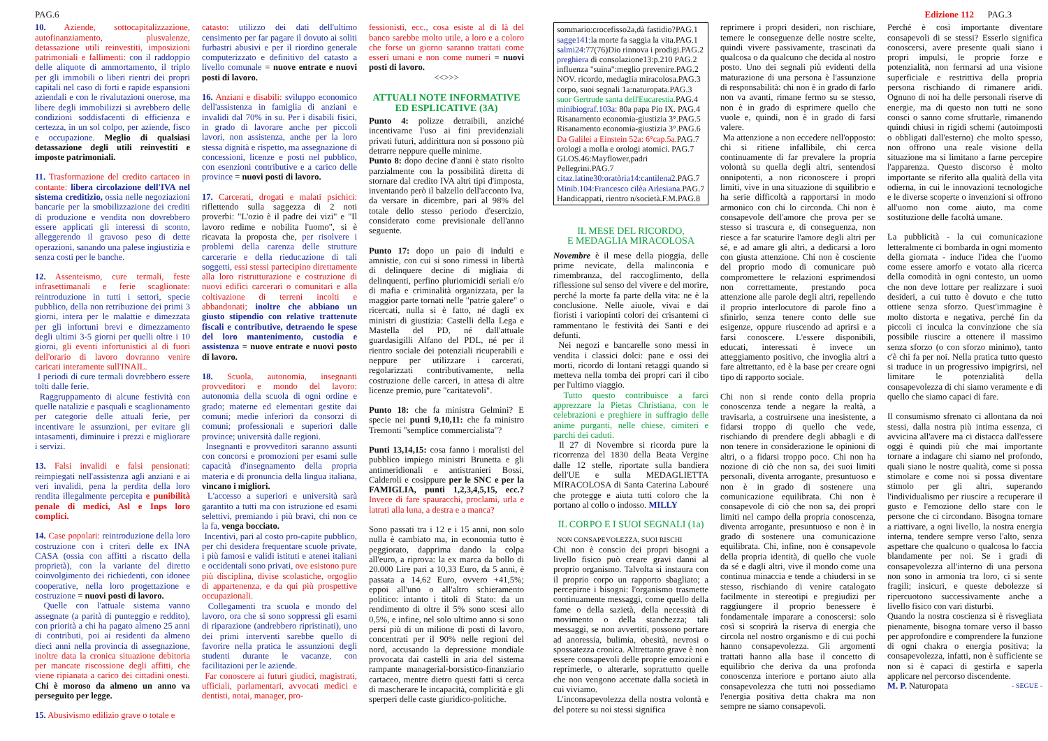PAG.6 Edizione 112 PAG.3
10. Aziende, sottocapitalizzazione, autofinanziamento, plusvalenze, detassazione utili reinvestiti, imposizioni patrimoniali e fallimenti: con il raddoppio delle aliquote di ammortamento, il triplo per gli immobili o liberi rientri dei propri capitali nel caso di forti e rapide espansioni aziendali e con le rivalutazioni onerose, ma libere degli immobilizzi si avrebbero delle condizioni soddisfacenti di efficienza e certezza, in un sol colpo, per aziende, fisco e occupazione. Meglio di qualsiasi detassazione degli utili reinvestiti e imposte patrimoniali.
11. Trasformazione del credito cartaceo in contante: libera circolazione dell'IVA nel sistema creditizio, ossia nelle negoziazioni bancarie per la smobilizzazione dei crediti di produzione e vendita non dovrebbero essere applicati gli interessi di sconto, alleggerendo il gravoso peso di dette operazioni, sanando una palese ingiustizia e senza costi per le banche.
12. Assenteismo, cure termali, feste infrasettimanali e ferie scaglionate: reintroduzione in tutti i settori, specie pubblico, della non retribuzione dei primi 3 giorni, intera per le malattie e dimezzata per gli infortuni brevi e dimezzamento degli ultimi 3-5 giorni per quelli oltre i 10 giorni, gli eventi infortunistici al di fuori dell'orario di lavoro dovranno venire caricati interamente sull'INAIL.
I periodi di cure termali dovrebbero essere tolti dalle ferie.
Raggruppamento di alcune festività con quelle natalizie e pasquali e scaglionamento per categorie delle attuali ferie, per incentivare le assunzioni, per evitare gli intasamenti, diminuire i prezzi e migliorare i servizi.
13. Falsi invalidi e falsi pensionati: reimpiegati nell'assistenza agli anziani e ai veri invalidi, pena la perdita della loro rendita illegalmente percepita e punibilità penale di medici, Asl e Inps loro complici.
14. Case popolari: reintroduzione della loro costruzione con i criteri delle ex INA CASA (ossia con affitti a riscatto della proprietà), con la variante del diretto coinvolgimento dei richiedenti, con idonee cooperative, nella loro progettazione e costruzione = nuovi posti di lavoro.
Quelle con l'attuale sistema vanno assegnate (a parità di punteggio e reddito), con priorità a chi ha pagato almeno 25 anni di contributi, poi ai residenti da almeno dieci anni nella provincia di assegnazione, inoltre data la cronica situazione debitoria per mancate riscossione degli affitti, che viene ripianata a carico dei cittadini onesti. Chi è moroso da almeno un anno va perseguito per legge.
15. Abusivismo edilizio grave o totale e
catasto: utilizzo dei dati dell'ultimo censimento per far pagare il dovuto ai soliti furbastri abusivi e per il riordino generale computerizzato e definitivo del catasto a livello comunale = nuove entrate e nuovi posti di lavoro.
16. Anziani e disabili: sviluppo economico dell'assistenza in famiglia di anziani e invalidi dal 70% in su. Per i disabili fisici, in grado di lavorare anche per piccoli lavori, non assistenza, anche per la loro stessa dignità e rispetto, ma assegnazione di concessioni, licenze e posti nel pubblico, con esenzioni contributive e a carico delle province = nuovi posti di lavoro.
17. Carcerati, drogati e malati psichici: riflettendo sulla saggezza di 2 noti proverbi: "L'ozio è il padre dei vizi" e "Il lavoro redime e nobilita l'uomo", si è ricavata la proposta che, per risolvere i problemi della carenza delle strutture carcerarie e della rieducazione di tali soggetti, essi stessi partecipino direttamente alla loro ristrutturazione e costruzione di nuovi edifici carcerari o comunitari e alla coltivazione di terreni incolti e abbandonati; inoltre che abbiano un giusto stipendio con relative trattenute fiscali e contributive, detraendo le spese del loro mantenimento, custodia e assistenza = nuove entrate e nuovi posto di lavoro.
18. Scuola, autonomia, insegnanti provveditori e mondo del lavoro: autonomia della scuola di ogni ordine e grado; materne ed elementari gestite dai comuni; medie inferiori da consorzi di comuni; professionali e superiori dalle province; università dalle regioni.
Insegnanti e provveditori saranno assunti con concorsi e promozioni per esami sulle capacità d'insegnamento della propria materia e di pronuncia della lingua italiana, vincano i migliori.
L'accesso a superiori e università sarà garantito a tutti ma con istruzione ed esami selettivi, premiando i più bravi, chi non ce la fa, venga bocciato.
Incentivi, pari al costo pro-capite pubblico, per chi desidera frequentare scuole private, i più famosi e validi istituti e atenei italiani e occidentali sono privati, ove esistono pure più disciplina, divise scolastiche, orgoglio di appartenenza, e da qui più prospettive occupazionali.
Collegamenti tra scuola e mondo del lavoro, ora che si sono soppressi gli esami di riparazione (andrebbero ripristinati), uno dei primi interventi sarebbe quello di favorire nella pratica le assunzioni degli studenti durante le vacanze, con facilitazioni per le aziende.
Far conoscere ai futuri giudici, magistrati, ufficiali, parlamentari, avvocati medici e dentisti, notai, manager, pro-
fessionisti, ecc., cosa esiste al di là del banco sarebbe molto utile, a loro e a coloro che forse un giorno saranno trattati come esseri umani e non come numeri = nuovi posti di lavoro.
<<>>>
ATTUALI NOTE INFORMATIVE ED ESPLICATIVE (3A)
Punto 4: polizze detraibili, anziché incentivarne l'uso ai fini previdenziali privati futuri, addirittura non si possono più detrarre neppure quelle minime.
Punto 8: dopo decine d'anni è stato risolto parzialmente con la possibilità diretta di stornare dal credito IVA altri tipi d'imposta, inventando però il balzello dell'acconto Iva, da versare in dicembre, pari al 98% del totale dello stesso periodo d'esercizio, considerato come previsionale dell'anno seguente.
Punto 17: dopo un paio di indulti e amnistie, con cui si sono rimessi in libertà di delinquere decine di migliaia di delinquenti, perfino pluriomicidi seriali e/o di mafia e criminalità organizzata, per la maggior parte tornati nelle "patrie galere" o ricercati, nulla si è fatto, né dagli ex ministri di giustizia: Castelli della Lega e Mastella del PD, né dall'attuale guardasigilli Alfano del PDL, né per il rientro sociale dei potenziali ricuperabili e neppure per utilizzare i carcerati, regolarizzati contributivamente, nella costruzione delle carceri, in attesa di altre licenze premio, pure "caritatevoli".
Punto 18: che fa ministra Gelmini? E specie nei punti 9,10,11: che fa ministro Tremonti "semplice commercialista"?
Punti 13,14,15: cosa fanno i moralisti del pubblico impiego ministri Brunetta e gli antimeridionali e antistranieri Bossi, Calderoli e cosippure per le SNC e per la FAMIGLIA, punti 1,2,3,4,5,15, ecc.? Invece di fare spauracchi, proclami, urla e latrati alla luna, a destra e a manca?
Sono passati tra i 12 e i 15 anni, non solo nulla è cambiato ma, in economia tutto è peggiorato, dapprima dando la colpa all'euro, a riprova: la ex marca da bollo di 20.000 Lire pari a 10,33 Euro, da 5 anni, è passata a 14,62 Euro, ovvero +41,5%; eppoi all'uno o all'altro schieramento politico: intanto i titoli di Stato: da un rendimento di oltre il 5% sono scesi allo 0,5%, e infine, nel solo ultimo anno si sono persi più di un milione di posti di lavoro, concentrati per il 90% nelle regioni del nord, accusando la depressione mondiale provocata dai castelli in aria del sistema rampante managerial-borsistico-finanziario cartaceo, mentre dietro questi fatti si cerca di mascherare le incapacità, complicità e gli sperperi delle caste giuridico-politiche.
sommario:crocefisso2a,dà fastidio?PAG.1
sagge141: la morte fa saggia la vita.PAG.1
salmi24: 77(76)Dio rinnova i prodigi.PAG.2
preghiera di consolazione13:p.210 PAG.2
influenza "suina":meglio prevenire.PAG.2
NOV. ricordo, medaglia miracolosa.PAG.3
corpo, suoi segnali 1a:naturopata.PAG.3
suor Gertrude santa dell'Eucarestia. PAG.4
minibiograf.103a: 80a papa Pio IX. PAG.4
Risanamento economia-giustizia 3°.PAG.5
Risanamento economia-giustizia 3°.PAG.6
Da Galilei a Einstein 52a: 6°cap.5a. PAG.7
orologi a molla e orologi atomici. PAG.7
GLOS.46:Mayflower,padri Pellegrini.PAG.7
citaz.latine30:oratòria14:cantilena2. PAG.7
Minib.104:Francesco cilèa Arlesiana. PAG.7
Handicappati, rientro n/società.F.M.PAG.8
IL MESE DEL RICORDO,
E MEDAGLIA MIRACOLOSA
Novembre è il mese della pioggia, delle prime nevicate, della malinconia e rimembranza, del raccoglimento, della riflessione sul senso del vivere e del morire, perché la morte fa parte della vita: ne è la conclusione. Nelle aiuole, vivai e dai fioristi i variopinti colori dei crisantemi ci rammentano le festività dei Santi e dei defunti.
Nei negozi e bancarelle sono messi in vendita i classici dolci: pane e ossi dei morti, ricordo di lontani retaggi quando si metteva nella tomba dei propri cari il cibo per l'ultimo viaggio.
Tutto questo contribuisce a farci apprezzare la Pietas Christiana, con le celebrazioni e preghiere in suffragio delle anime purganti, nelle chiese, cimiteri e parchi dei caduti.
Il 27 di Novembre si ricorda pure la ricorrenza del 1830 della Beata Vergine dalle 12 stelle, riportate sulla bandiera dell'UE e sulla MEDAGLIETTA MIRACOLOSA di Santa Caterina Labouré che protegge e aiuta tutti coloro che la portano al collo o indosso. MILLY
IL CORPO E I SUOI SEGNALI (1a)
NON CONSAPEVOLEZZA, SUOI RISCHI
Chi non è conscio dei propri bisogni a livello fisico può creare gravi danni al proprio organismo. Talvolta si instaura con il proprio corpo un rapporto sbagliato; a percepirne i bisogni: l'organismo trasmette continuamente messaggi, come quello della fame o della sazietà, della necessità di movimento o della stanchezza; tali messaggi, se non avvertiti, possono portare ad anoressia, bulimia, obesità, nevrosi o spossatezza cronica. Altrettanto grave è non essere consapevoli delle proprie emozioni e reprimerle, o alterarle, soprattutto quelle che non vengono accettate dalla società in cui viviamo.
L'inconsapevolezza della nostra volontà e del potere su noi stessi significa
reprimere i propri desideri, non rischiare, temere le conseguenze delle nostre scelte, quindi vivere passivamente, trascinati da qualcosa o da qualcuno che decida al nostro posto. Uno dei segnali più evidenti della maturazione di una persona è l'assunzione di responsabilità: chi non è in grado di farlo non va avanti, rimane fermo su se stesso, non è in grado di esprimere quello che vuole e, quindi, non è in grado di farsi valere.
Ma attenzione a non eccedere nell'opposto: chi si ritiene infallibile, chi cerca continuamente di far prevalere la propria volontà su quella degli altri, sentendosi onnipotenti, a non riconoscere i propri limiti, vive in una situazione di squilibrio e ha serie difficoltà a rapportarsi in modo armonico con chi lo circonda. Chi non è consapevole dell'amore che prova per se stesso si trascura e, di conseguenza, non riesce a far scaturire l'amore degli altri per sé, e ad amare gli altri, a dedicarsi a loro con giusta attenzione. Chi non è cosciente del proprio modo di comunicare può compromettere le relazioni esprimendosi non correttamente, prestando poca attenzione alle parole degli altri, repellendo il proprio interlocutore di parole fino a sfinirlo, senza tenere conto delle sue esigenze, oppure riuscendo ad aprirsi e a farsi conoscere. L'essere disponibili, educati, interessati è invece un atteggiamento positivo, che invoglia altri a fare altrettanto, ed è la base per creare ogni tipo di rapporto sociale.
Chi non si rende conto della propria conoscenza tende a negare la realtà, a travisarla, a costruirsene una inesistente, a fidarsi troppo di quello che vede, rischiando di prendere degli abbagli e di non tenere in considerazione le opinioni di altri, o a fidarsi troppo poco. Chi non ha nozione di ciò che non sa, dei suoi limiti personali, diventa arrogante, presuntuoso e non è in grado di sostenere una comunicazione equilibrata. Chi non è consapevole di ciò che non sa, dei propri limiti nel campo della propria conoscenza, diventa arrogante, presuntuoso e non è in grado di sostenere una comunicazione equilibrata. Chi, infine, non è consapevole della propria identità, di quello che vuole da sé e dagli altri, vive il mondo come una continua minaccia e tende a chiudersi in se stesso, rischiando di venire catalogato facilmente in stereotipi e pregiudizi per raggiungere il proprio benessere è fondamentale imparare a conoscersi: solo così si scoprirà la riserva di energia che circola nel nostro organismo e di cui pochi hanno consapevolezza. Gli argomenti trattati hanno alla base il concetto di equilibrio che deriva da una profonda conoscenza interiore e portano aiuto alla consapevolezza che tutti noi possediamo l'energia positiva detta chakra ma non sempre ne siamo consapevoli.
Perché è così importante diventare consapevoli di se stessi? Esserlo significa conoscersi, avere presente quali siano i propri impulsi, le proprie forze e potenzialità, non fermarsi ad una visione superficiale e restrittiva della propria persona rischiando di rimanere aridi. Ognuno di noi ha delle personali riserve di energie, ma di questo non tutti ne sono consci o sanno come sfruttarle, rimanendo quindi chiusi in rigidi schemi (autoimposti o obbligati dall'esterno) che molto spesso, non offrono una reale visione della situazione ma si limitano a farne percepire l'apparenza. Questo discorso è molto importante se riferito alla qualità della vita odierna, in cui le innovazioni tecnologiche e le diverse scoperte o invenzioni si offrono all'uomo non come aiuto, ma come sostituzione delle facoltà umane.
La pubblicità - la cui comunicazione letteralmente ci bombarda in ogni momento della giornata - induce l'idea che l'uomo come essere amorfo e votato alla ricerca della comodità in ogni contesto, un uomo che non deve lottare per realizzare i suoi desideri, a cui tutto è dovuto e che tutto ottiene senza sforzo. Quest'immagine è molto distorta e negativa, perché fin da piccoli ci inculca la convinzione che sia possibile riuscire a ottenere il massimo senza sforzo (o con sforzo minimo), tanto c'è chi fa per noi. Nella pratica tutto questo si traduce in un progressivo impigrirsi, nel limitare le potenzialità della consapevolezza di chi siamo veramente e di quello che siamo capaci di fare.
Il consumismo sfrenato ci allontana da noi stessi, dalla nostra più intima essenza, ci avvicina all'avere ma ci distacca dall'essere oggi è quindi più che mai importante tornare a indagare chi siamo nel profondo, quali siano le nostre qualità, come si possa stimolare e come noi si possa diventare stimolo per gli altri, superando l'individualismo per riuscire a recuperare il gusto e l'emozione dello stare con le persone che ci circondano. Bisogna tornare a riattivare, a ogni livello, la nostra energia interna, tendere sempre verso l'alto, senza aspettare che qualcuno o qualcosa lo faccia blandamente per noi. Se i gradi di consapevolezza all'interno di una persona non sono in armonia tra loro, ci si sente fragili; insicuri, e queste debolezze si ripercuotono successivamente anche a livello fisico con vari disturbi.
Quando la nostra coscienza si è risvegliata pienamente, bisogna tornare verso il basso per approfondire e comprendere la funzione di ogni chakra o energia positiva; la consapevolezza, infatti, non è sufficiente se non si è capaci di gestirla e saperla applicare nel percorso discendente.
M. P. Naturopata - SEGUE -